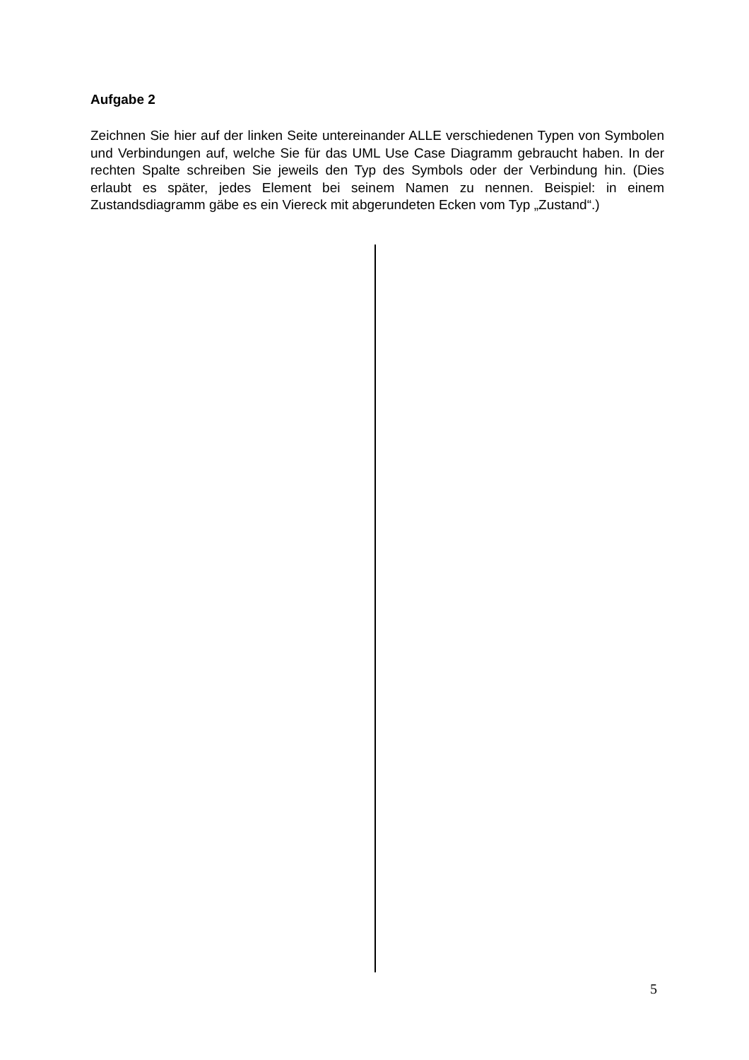Aufgabe 2
Zeichnen Sie hier auf der linken Seite untereinander ALLE verschiedenen Typen von Symbolen und Verbindungen auf, welche Sie für das UML Use Case Diagramm gebraucht haben. In der rechten Spalte schreiben Sie jeweils den Typ des Symbols oder der Verbindung hin. (Dies erlaubt es später, jedes Element bei seinem Namen zu nennen. Beispiel: in einem Zustandsdiagramm gäbe es ein Viereck mit abgerundeten Ecken vom Typ „Zustand“.)
5